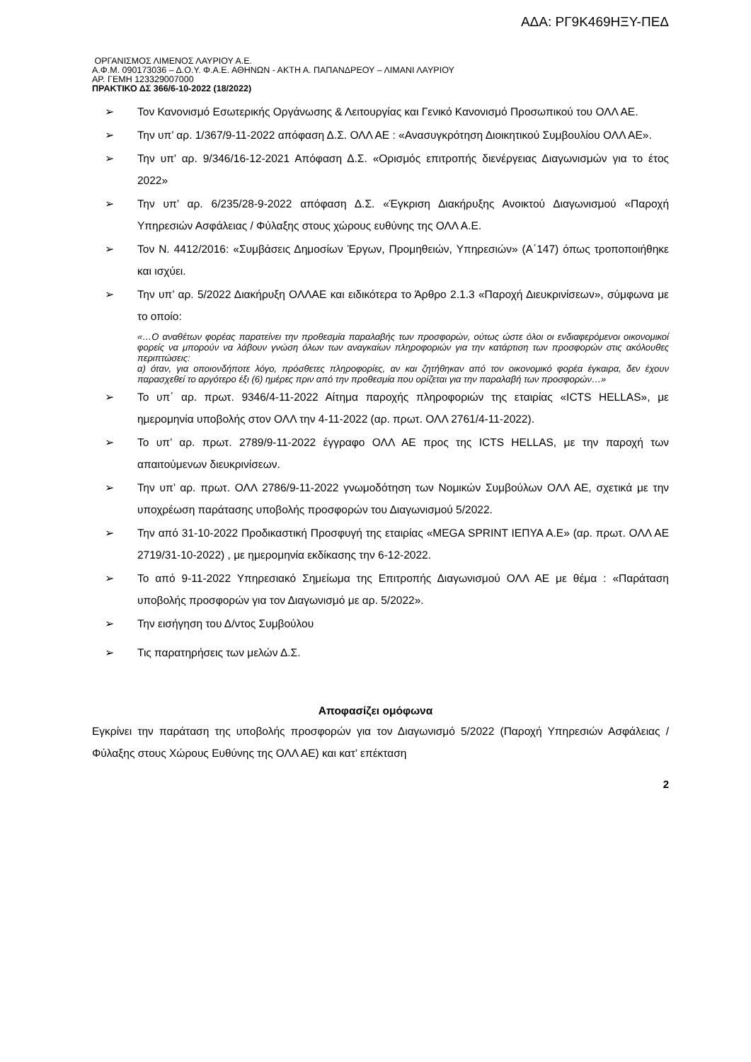ΑΔΑ: ΡΓ9Κ469ΗΞΥ-ΠΕΔ
ΟΡΓΑΝΙΣΜΟΣ ΛΙΜΕΝΟΣ ΛΑΥΡΙΟΥ Α.Ε.
Α.Φ.Μ. 090173036 – Δ.Ο.Υ. Φ.Α.Ε. ΑΘΗΝΩΝ - ΑΚΤΗ Α. ΠΑΠΑΝΔΡΕΟΥ – ΛΙΜΑΝΙ ΛΑΥΡΙΟΥ
ΑΡ. ΓΕΜΗ 123329007000
ΠΡΑΚΤΙΚΟ ΔΣ 366/6-10-2022 (18/2022)
➢ Τον Κανονισμό Εσωτερικής Οργάνωσης & Λειτουργίας και Γενικό Κανονισμό Προσωπικού του ΟΛΛ ΑΕ.
➢ Την υπ’ αρ. 1/367/9-11-2022 απόφαση Δ.Σ. ΟΛΛ ΑΕ : «Ανασυγκρότηση Διοικητικού Συμβουλίου ΟΛΛ ΑΕ».
➢ Την υπ’ αρ. 9/346/16-12-2021 Απόφαση Δ.Σ. «Ορισμός επιτροπής διενέργειας Διαγωνισμών για το έτος 2022»
➢ Την υπ’ αρ. 6/235/28-9-2022 απόφαση Δ.Σ. «Έγκριση Διακήρυξης Ανοικτού Διαγωνισμού «Παροχή Υπηρεσιών Ασφάλειας / Φύλαξης στους χώρους ευθύνης της ΟΛΛ Α.Ε.
➢ Τον Ν. 4412/2016: «Συμβάσεις Δημοσίων Έργων, Προμηθειών, Υπηρεσιών» (Α΄147) όπως τροποποιήθηκε και ισχύει.
➢ Την υπ’ αρ. 5/2022 Διακήρυξη ΟΛΛΑΕ και ειδικότερα το Άρθρο 2.1.3 «Παροχή Διευκρινίσεων», σύμφωνα με το οποίο:
«…Ο αναθέτων φορέας παρατείνει την προθεσμία παραλαβής των προσφορών, ούτως ώστε όλοι οι ενδιαφερόμενοι οικονομικοί φορείς να μπορούν να λάβουν γνώση όλων των αναγκαίων πληροφοριών για την κατάρτιση των προσφορών στις ακόλουθες περιπτώσεις:
α) όταν, για οποιονδήποτε λόγο, πρόσθετες πληροφορίες, αν και ζητήθηκαν από τον οικονομικό φορέα έγκαιρα, δεν έχουν παρασχεθεί το αργότερο έξι (6) ημέρες πριν από την προθεσμία που ορίζεται για την παραλαβή των προσφορών…»
➢ Το υπ΄ αρ. πρωτ. 9346/4-11-2022 Αίτημα παροχής πληροφοριών της εταιρίας «ICTS HELLAS», με ημερομηνία υποβολής στον ΟΛΛ την 4-11-2022 (αρ. πρωτ. ΟΛΛ 2761/4-11-2022).
➢ Το υπ’ αρ. πρωτ. 2789/9-11-2022 έγγραφο ΟΛΛ ΑΕ προς της ICTS HELLAS, με την παροχή των απαιτούμενων διευκρινίσεων.
➢ Την υπ’ αρ. πρωτ. ΟΛΛ 2786/9-11-2022 γνωμοδότηση των Νομικών Συμβούλων ΟΛΛ ΑΕ, σχετικά με την υποχρέωση παράτασης υποβολής προσφορών του Διαγωνισμού 5/2022.
➢ Την από 31-10-2022 Προδικαστική Προσφυγή της εταιρίας «MEGA SPRINT ΙΕΠΥΑ Α.Ε» (αρ. πρωτ. ΟΛΛ ΑΕ 2719/31-10-2022) , με ημερομηνία εκδίκασης την 6-12-2022.
➢ Το από 9-11-2022 Υπηρεσιακό Σημείωμα της Επιτροπής Διαγωνισμού ΟΛΛ ΑΕ με θέμα : «Παράταση υποβολής προσφορών για τον Διαγωνισμό με αρ. 5/2022».
➢ Την εισήγηση του Δ/ντος Συμβούλου
➢ Τις παρατηρήσεις των μελών Δ.Σ.
Αποφασίζει ομόφωνα
Εγκρίνει την παράταση της υποβολής προσφορών για τον Διαγωνισμό 5/2022 (Παροχή Υπηρεσιών Ασφάλειας / Φύλαξης στους Χώρους Ευθύνης της ΟΛΛ ΑΕ) και κατ’ επέκταση
2